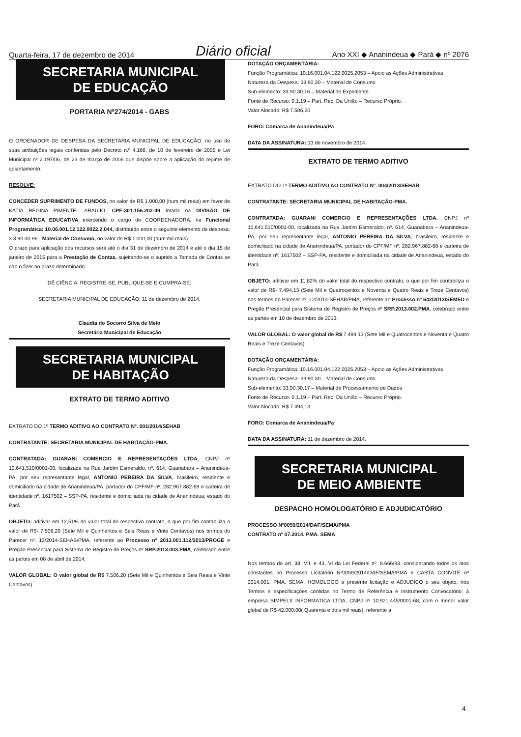Quarta-feira, 17 de dezembro de 2014 Diário oficial Ano XXI ◆ Ananindeua ◆ Pará ◆ nº 2076
SECRETARIA MUNICIPAL
DE EDUCAÇÃO
PORTARIA Nº274/2014 - GABS
O ORDENADOR DE DESPESA DA SECRETARIA MUNICIPAL DE EDUCAÇÃO, no uso de suas atribuições legais conferidas pelo Decreto n.º 4.166, de 10 de fevereiro de 2005 e Lei Municipal nº 2.197/06, de 23 de março de 2006 que dispõe sobre a aplicação do regime de adiantamento.
RESOLVE:
CONCEDER SUPRIMENTO DE FUNDOS, no valor de R$ 1.000,00 (hum mil reais) em favor de KATIA REGINA PIMENTEL ARAUJO, CPF:301.156.202-49 lotada na DIVISÃO DE INFORMÁTICA EDUCATIVA exercendo o cargo de COORDENADORA, na Funcional Programática: 10.06.001.12.122.0022.2.044, distribuído entre o seguinte elemento de despesa: 3.3.90.30.96 - Material de Consumo, no valor de R$ 1.000,00 (hum mil reais).
O prazo para aplicação dos recursos será até o dia 31 de dezembro de 2014 e até o dia 15 de janeiro de 2015 para a Prestação de Contas, sujeitando-se o suprido a Tomada de Contas se não o fizer no prazo determinado.
DÊ CIÊNCIA, REGISTRE-SE, PUBLIQUE-SE E CUMPRA-SE.
SECRETARIA MUNICIPAL DE EDUCAÇÃO, 11 de dezembro de 2014.
Claudia do Socorro Silva de Melo
Secretária Municipal de Educação
SECRETARIA MUNICIPAL
DE HABITAÇÃO
EXTRATO DE TERMO ADITIVO
EXTRATO DO 1º TERMO ADITIVO AO CONTRATO Nº. 001/2014/SEHAB
CONTRATANTE: SECRETARIA MUNICIPAL DE HABITAÇÃO-PMA.
CONTRATADA: GUARANI COMERCIO E REPRESENTAÇÕES LTDA, CNPJ nº 10.641.510/0001-00, localizada na Rua Jardim Esmeraldo, nº. 614, Guanabara – Ananindeua-PA, por seu representante legal, ANTONIO PEREIRA DA SILVA, brasileiro, residente e domiciliado na cidade de Ananindeua/PA, portador do CPF/MF nº. 282.967.882-68 e carteira de identidade nº. 1617502 – SSP-PA, residente e domiciliada na cidade de Ananindeua, estado do Pará.
OBJETO: aditivar em 12,51% do valor total do respectivo contrato, o que por fim contabiliza o valor de R$- 7.506,20 (Sete Mil e Quinhentos e Seis Reais e Vinte Centavos) nos termos do Parecer nº. 13/2014-SEHAB/PMA, referente ao Processo nº 2013.001.112/2013/PROGE e Pregão Presencial para Sistema de Registro de Preços nº SRP.2013.003.PMA, celebrado entre as partes em 08 de abril de 2014.
VALOR GLOBAL: O valor global de R$ 7.506,20 (Sete Mil e Quinhentos e Seis Reais e Vinte Centavos)
DOTAÇÃO ORÇAMENTÁRIA:
Função Programática: 10.16.001.04.122.0025.2053 – Apoio as Ações Administrativas
Natureza da Despesa: 33.90.30 – Material de Consumo
Sub-elemento: 33.90.30.16 – Material de Expediente
Fonte de Recurso: 0.1.19 – Part. Rec. Da União – Recurso Próprio.
Valor Alocado: R$ 7.506,20
FORO: Comarca de Ananindeua/Pa
DATA DA ASSINATURA: 13 de novembro de 2014.
EXTRATO DE TERMO ADITIVO
EXTRATO DO 1º TERMO ADITIVO AO CONTRATO Nº. 004/2013/SEHAB
CONTRATANTE: SECRETARIA MUNICIPAL DE HABITAÇÃO-PMA.
CONTRATADA: GUARANI COMERCIO E REPRESENTAÇÕES LTDA, CNPJ nº 10.641.510/0001-00, localizada na Rua Jardim Esmeraldo, nº. 614, Guanabara – Ananindeua-PA, por seu representante legal, ANTONIO PEREIRA DA SILVA, brasileiro, residente e domiciliado na cidade de Ananindeua/PA, portador do CPF/MF nº. 282.967.882-68 e carteira de identidade nº. 1617502 – SSP-PA, residente e domiciliada na cidade de Ananindeua, estado do Pará.
OBJETO: aditivar em 11,82% do valor total do respectivo contrato, o que por fim contabiliza o valor de R$- 7.494,13 (Sete Mil e Quatrocentos e Noventa e Quatro Reais e Treze Centavos) nos termos do Parecer nº. 12/2014-SEHAB/PMA, referente ao Processo nº 642/2013/SEMED e Pregão Presencial para Sistema de Registro de Preços nº SRP.2013.002.PMA, celebrado entre as partes em 10 de dezembro de 2013.
VALOR GLOBAL: O valor global de R$ 7.494,13 (Sete Mil e Quatrocentos e Noventa e Quatro Reais e Treze Centavos)
DOTAÇÃO ORÇAMENTÁRIA:
Função Programática: 10.16.001.04.122.0025.2053 – Apoio as Ações Administrativas
Natureza da Despesa: 33.90.30 – Material de Consumo
Sub-elemento: 33.90.30.17 – Material de Processamento de Dados
Fonte de Recurso: 0.1.19 – Part. Rec. Da União – Recurso Próprio.
Valor Alocado: R$ 7.494,13
FORO: Comarca de Ananindeua/Pa
DATA DA ASSINATURA: 11 de dezembro de 2014.
SECRETARIA MUNICIPAL
DE MEIO AMBIENTE
DESPACHO HOMOLOGATÓRIO E ADJUDICATÓRIO
PROCESSO Nº0059/2014/DAF/SEMA/PMA
CONTRATO nº 07.2014. PMA. SEMA
Nos termos do art. 38, VII, e 43, VI da Lei Federal nº. 8.666/93, considerando todos os atos constantes no Processo Licitatório Nº0059/2014/DAF/SEMA/PMA e CARTA CONVITE nº 2014.001. PMA. SEMA, HOMOLOGO a presente licitação e ADJUDICO o seu objeto, nos Termos e especificações contidas no Termo de Referência e Instrumento Convocatório, à empresa SIMPELX INFORMATICA LTDA, CNPJ nº 10.921.445/0001-68, com o menor valor global de R$ 42.000,00( Quarenta e dois mil reais), referente a
4